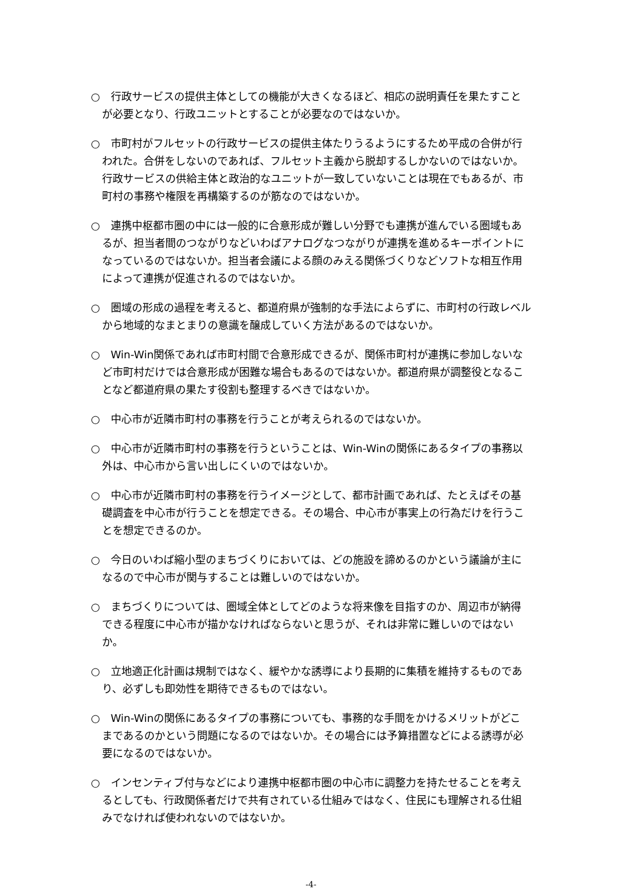○　行政サービスの提供主体としての機能が大きくなるほど、相応の説明責任を果たすことが必要となり、行政ユニットとすることが必要なのではないか。
○　市町村がフルセットの行政サービスの提供主体たりうるようにするため平成の合併が行われた。合併をしないのであれば、フルセット主義から脱却するしかないのではないか。行政サービスの供給主体と政治的なユニットが一致していないことは現在でもあるが、市町村の事務や権限を再構築するのが筋なのではないか。
○　連携中枢都市圏の中には一般的に合意形成が難しい分野でも連携が進んでいる圏域もあるが、担当者間のつながりなどいわばアナログなつながりが連携を進めるキーポイントになっているのではないか。担当者会議による顔のみえる関係づくりなどソフトな相互作用によって連携が促進されるのではないか。
○　圏域の形成の過程を考えると、都道府県が強制的な手法によらずに、市町村の行政レベルから地域的なまとまりの意識を醸成していく方法があるのではないか。
○　Win-Win関係であれば市町村間で合意形成できるが、関係市町村が連携に参加しないなど市町村だけでは合意形成が困難な場合もあるのではないか。都道府県が調整役となることなど都道府県の果たす役割も整理するべきではないか。
○　中心市が近隣市町村の事務を行うことが考えられるのではないか。
○　中心市が近隣市町村の事務を行うということは、Win-Winの関係にあるタイプの事務以外は、中心市から言い出しにくいのではないか。
○　中心市が近隣市町村の事務を行うイメージとして、都市計画であれば、たとえばその基礎調査を中心市が行うことを想定できる。その場合、中心市が事実上の行為だけを行うことを想定できるのか。
○　今日のいわば縮小型のまちづくりにおいては、どの施設を諦めるのかという議論が主になるので中心市が関与することは難しいのではないか。
○　まちづくりについては、圏域全体としてどのような将来像を目指すのか、周辺市が納得できる程度に中心市が描かなければならないと思うが、それは非常に難しいのではないか。
○　立地適正化計画は規制ではなく、緩やかな誘導により長期的に集積を維持するものであり、必ずしも即効性を期待できるものではない。
○　Win-Winの関係にあるタイプの事務についても、事務的な手間をかけるメリットがどこまであるのかという問題になるのではないか。その場合には予算措置などによる誘導が必要になるのではないか。
○　インセンティブ付与などにより連携中枢都市圏の中心市に調整力を持たせることを考えるとしても、行政関係者だけで共有されている仕組みではなく、住民にも理解される仕組みでなければ使われないのではないか。
-4-